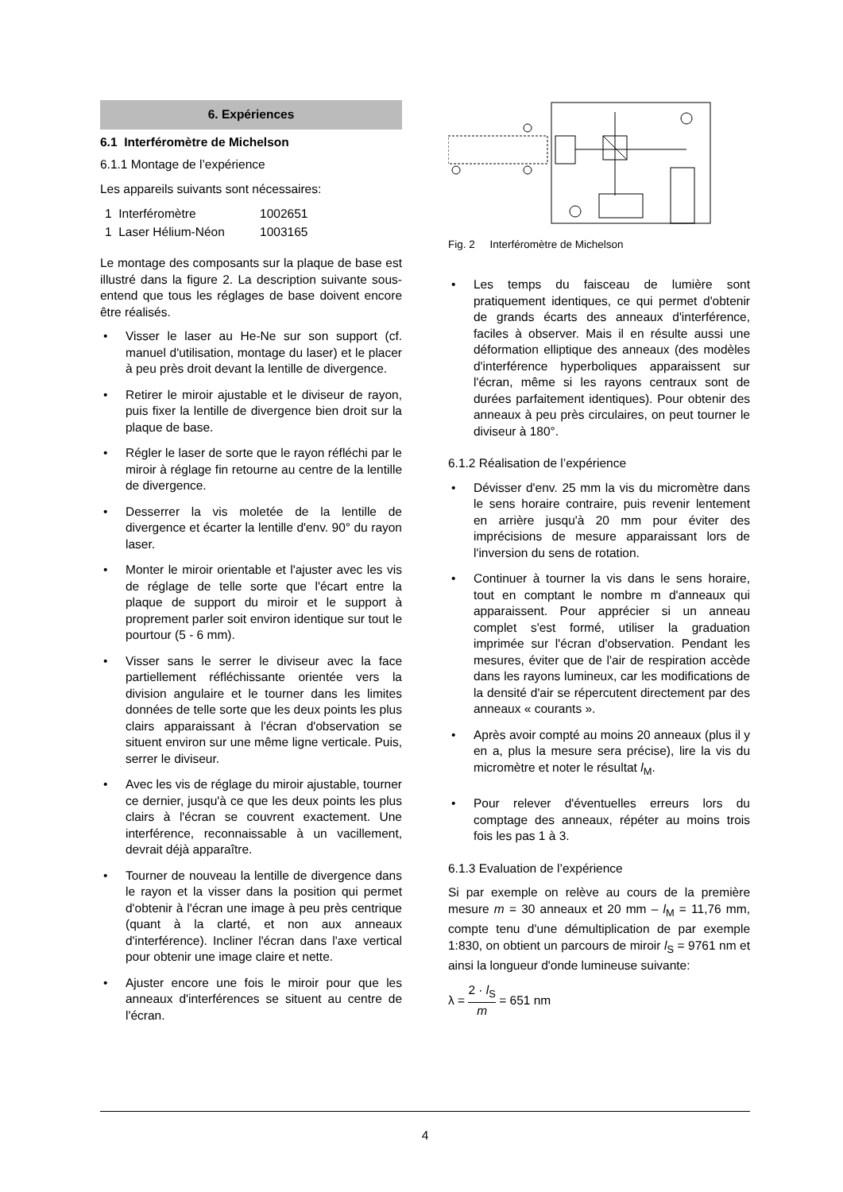6. Expériences
6.1 Interféromètre de Michelson
6.1.1 Montage de l’expérience
Les appareils suivants sont nécessaires:
| 1 Interféromètre | 1002651 |
| 1 Laser Hélium-Néon | 1003165 |
Le montage des composants sur la plaque de base est illustré dans la figure 2. La description suivante sous-entend que tous les réglages de base doivent encore être réalisés.
• Visser le laser au He-Ne sur son support (cf. manuel d'utilisation, montage du laser) et le placer à peu près droit devant la lentille de divergence.
• Retirer le miroir ajustable et le diviseur de rayon, puis fixer la lentille de divergence bien droit sur la plaque de base.
• Régler le laser de sorte que le rayon réfléchi par le miroir à réglage fin retourne au centre de la lentille de divergence.
• Desserrer la vis moletée de la lentille de divergence et écarter la lentille d'env. 90° du rayon laser.
• Monter le miroir orientable et l'ajuster avec les vis de réglage de telle sorte que l'écart entre la plaque de support du miroir et le support à proprement parler soit environ identique sur tout le pourtour (5 - 6 mm).
• Visser sans le serrer le diviseur avec la face partiellement réfléchissante orientée vers la division angulaire et le tourner dans les limites données de telle sorte que les deux points les plus clairs apparaissant à l'écran d'observation se situent environ sur une même ligne verticale. Puis, serrer le diviseur.
• Avec les vis de réglage du miroir ajustable, tourner ce dernier, jusqu'à ce que les deux points les plus clairs à l'écran se couvrent exactement. Une interférence, reconnaissable à un vacillement, devrait déjà apparaître.
• Tourner de nouveau la lentille de divergence dans le rayon et la visser dans la position qui permet d'obtenir à l'écran une image à peu près centrique (quant à la clarté, et non aux anneaux d'interférence). Incliner l'écran dans l'axe vertical pour obtenir une image claire et nette.
• Ajuster encore une fois le miroir pour que les anneaux d'interférences se situent au centre de l'écran.
Fig. 2 Interféromètre de Michelson
• Les temps du faisceau de lumière sont pratiquement identiques, ce qui permet d'obtenir de grands écarts des anneaux d'interférence, faciles à observer. Mais il en résulte aussi une déformation elliptique des anneaux (des modèles d'interférence hyperboliques apparaissent sur l'écran, même si les rayons centraux sont de durées parfaitement identiques). Pour obtenir des anneaux à peu près circulaires, on peut tourner le diviseur à 180°.
6.1.2 Réalisation de l’expérience
• Dévisser d'env. 25 mm la vis du micromètre dans le sens horaire contraire, puis revenir lentement en arrière jusqu'à 20 mm pour éviter des imprécisions de mesure apparaissant lors de l'inversion du sens de rotation.
• Continuer à tourner la vis dans le sens horaire, tout en comptant le nombre m d'anneaux qui apparaissent. Pour apprécier si un anneau complet s'est formé, utiliser la graduation imprimée sur l'écran d'observation. Pendant les mesures, éviter que de l'air de respiration accède dans les rayons lumineux, car les modifications de la densité d'air se répercutent directement par des anneaux « courants ».
• Après avoir compté au moins 20 anneaux (plus il y en a, plus la mesure sera précise), lire la vis du micromètre et noter le résultat l<sub>M</sub>.
• Pour relever d'éventuelles erreurs lors du comptage des anneaux, répéter au moins trois fois les pas 1 à 3.
6.1.3 Evaluation de l’expérience
Si par exemple on relève au cours de la première mesure m = 30 anneaux et 20 mm – l<sub>M</sub> = 11,76 mm, compte tenu d'une démultiplication de par exemple 1:830, on obtient un parcours de miroir l<sub>S</sub> = 9761 nm et ainsi la longueur d'onde lumineuse suivante:
λ = 2 · l<sub>S</sub> m = 651 nm
4